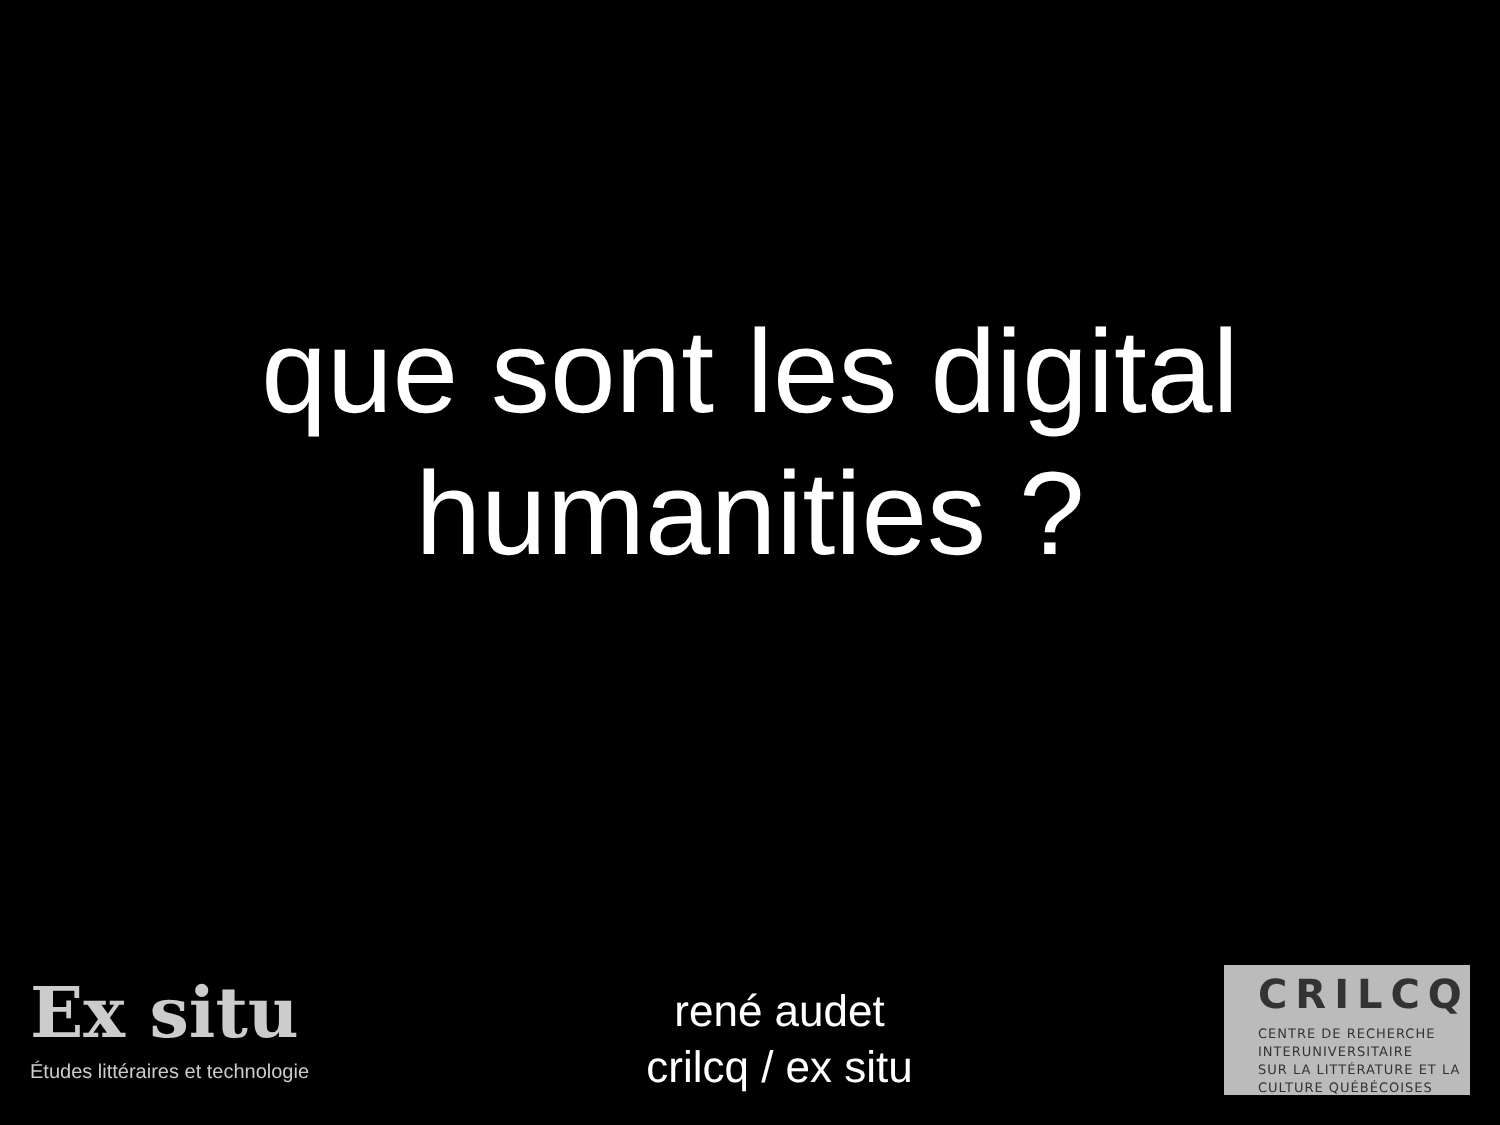que sont les digital
humanities ?
Ex situ
Études littéraires et technologie
rené audet
crilcq / ex situ
CRILCQ
CENTRE DE RECHERCHE
INTERUNIVERSITAIRE
SUR LA LITTÉRATURE ET LA
CULTURE QUÉBÉCOISES